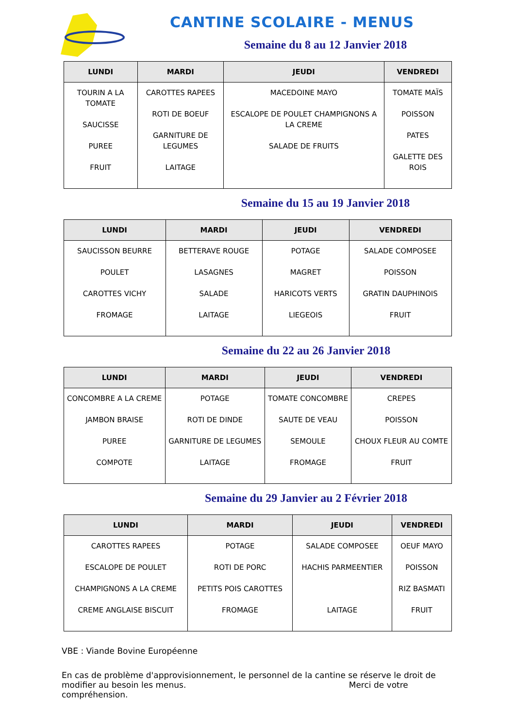CANTINE SCOLAIRE - MENUS
Semaine du 8 au 12 Janvier 2018
| LUNDI | MARDI | JEUDI | VENDREDI |
| --- | --- | --- | --- |
| TOURIN A LA TOMATE SAUCISSE PUREE FRUIT | CAROTTES RAPEES ROTI DE BOEUF GARNITURE DE LEGUMES LAITAGE | MACEDOINE MAYO ESCALOPE DE POULET CHAMPIGNONS A LA CREME SALADE DE FRUITS | TOMATE MAÏS POISSON PATES GALETTE DES ROIS |
Semaine du 15 au 19 Janvier 2018
| LUNDI | MARDI | JEUDI | VENDREDI |
| --- | --- | --- | --- |
| SAUCISSON BEURRE POULET CAROTTES VICHY FROMAGE | BETTERAVE ROUGE LASAGNES SALADE LAITAGE | POTAGE MAGRET HARICOTS VERTS LIEGEOIS | SALADE COMPOSEE POISSON GRATIN DAUPHINOIS FRUIT |
Semaine du 22 au 26 Janvier 2018
| LUNDI | MARDI | JEUDI | VENDREDI |
| --- | --- | --- | --- |
| CONCOMBRE A LA CREME JAMBON BRAISE PUREE COMPOTE | POTAGE ROTI DE DINDE GARNITURE DE LEGUMES LAITAGE | TOMATE CONCOMBRE SAUTE DE VEAU SEMOULE FROMAGE | CREPES POISSON CHOUX FLEUR AU COMTE FRUIT |
Semaine du 29 Janvier au 2 Février 2018
| LUNDI | MARDI | JEUDI | VENDREDI |
| --- | --- | --- | --- |
| CAROTTES RAPEES ESCALOPE DE POULET CHAMPIGNONS A LA CREME CREME ANGLAISE BISCUIT | POTAGE ROTI DE PORC PETITS POIS CAROTTES FROMAGE | SALADE COMPOSEE HACHIS PARMEENTIER LAITAGE | OEUF MAYO POISSON RIZ BASMATI FRUIT |
VBE : Viande Bovine Européenne
En cas de problème d'approvisionnement, le personnel de la cantine se réserve le droit de modifier au besoin les menus. Merci de votre compréhension.